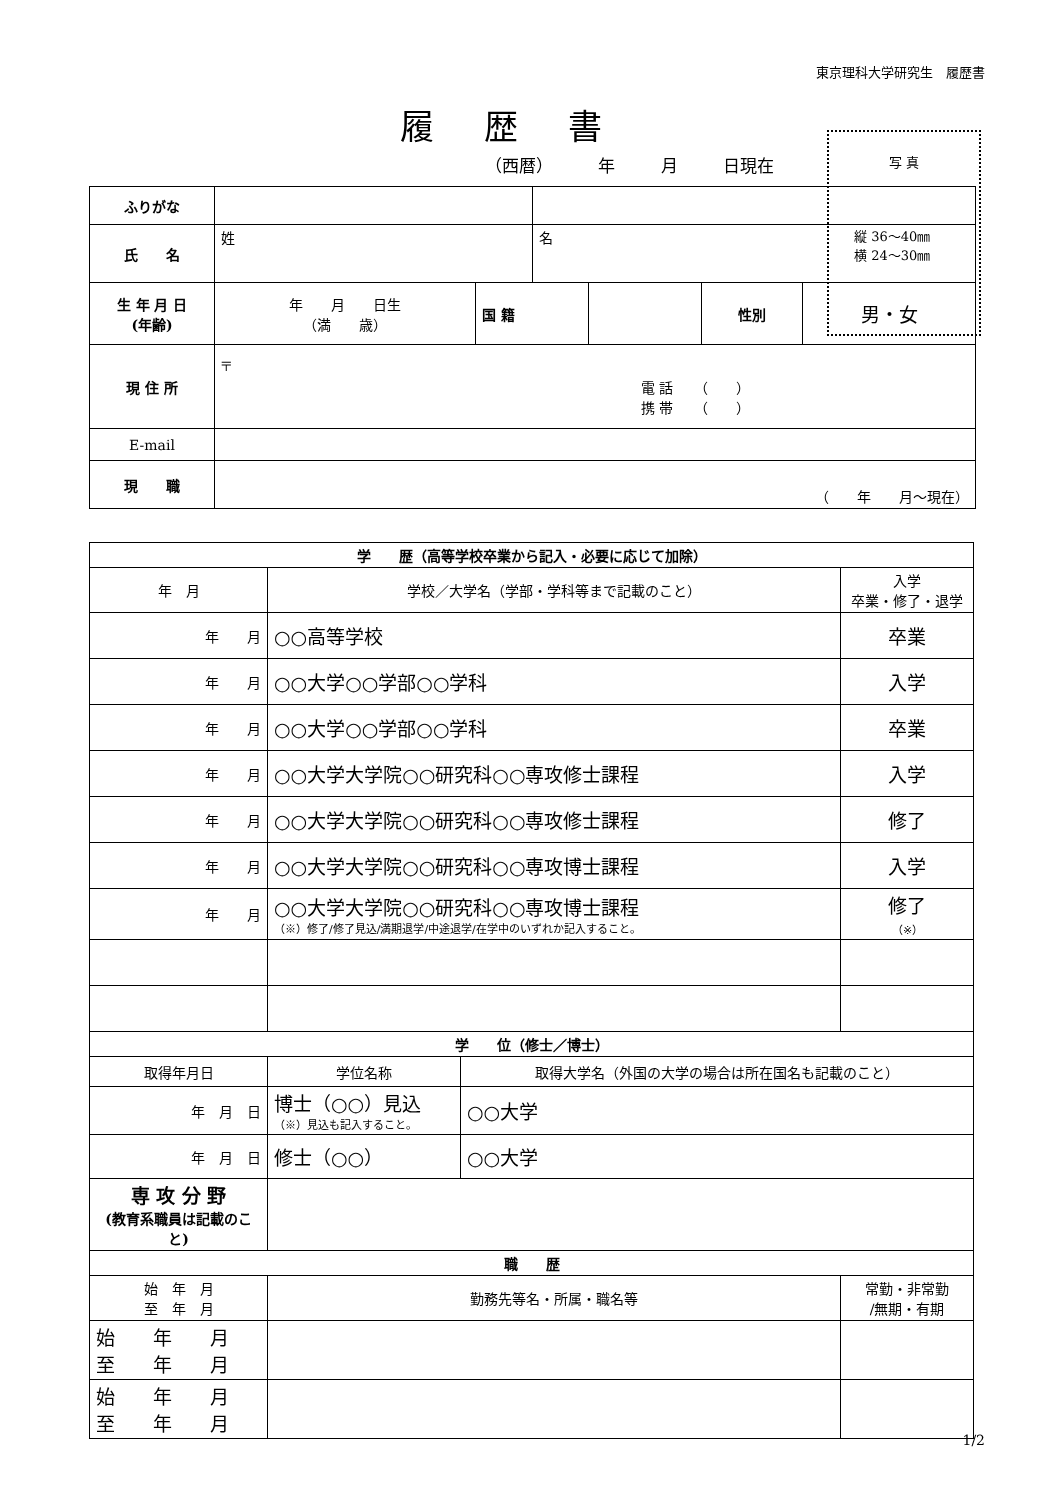東京理科大学研究生　履歴書
履歴書
（西暦） 年 月 日現在
写 真
縦 36～40㎜
横 24～30㎜
| ふりがな | | | | | | |
| 氏 名 | 姓 | | 名 | | | |
| 生 年 月 日 (年齢) | 年 月 日生 （満 歳） | 国 籍 | | | 性別 | 男・女 |
| 現 住 所 | 〒 電 話 （ ） 携 帯 （ ） | | | | | |
| E-mail | | | | | | |
| 現 職 | （ 年 月～現在） | | | | | |
| 学 歴（高等学校卒業から記入・必要に応じて加除） | | | |
| 年 月 | 学校／大学名（学部・学科等まで記載のこと） | | 入学 卒業・修了・退学 |
| 年 月 | ○○高等学校 | | 卒業 |
| 年 月 | ○○大学○○学部○○学科 | | 入学 |
| 年 月 | ○○大学○○学部○○学科 | | 卒業 |
| 年 月 | ○○大学大学院○○研究科○○専攻修士課程 | | 入学 |
| 年 月 | ○○大学大学院○○研究科○○専攻修士課程 | | 修了 |
| 年 月 | ○○大学大学院○○研究科○○専攻博士課程 | | 入学 |
| 年 月 | ○○大学大学院○○研究科○○専攻博士課程 （※）修了/修了見込/満期退学/中途退学/在学中のいずれか記入すること。 | | 修了 （※） |
| 学 位（修士／博士） | | | |
| 取得年月日 | 学位名称 | 取得大学名（外国の大学の場合は所在国名も記載のこと） | |
| 年 月 日 | 博士（○○）見込 （※）見込も記入すること。 | ○○大学 | |
| 年 月 日 | 修士（○○） | ○○大学 | |
| 専 攻 分 野 (教育系職員は記載のこと) | | | |
| 職 歴 | | | |
| 始 年 月 至 年 月 | 勤務先等名・所属・職名等 | | 常勤・非常勤 /無期・有期 |
| 始 年 月 至 年 月 | | | |
| 始 年 月 至 年 月 | | | |
1/2